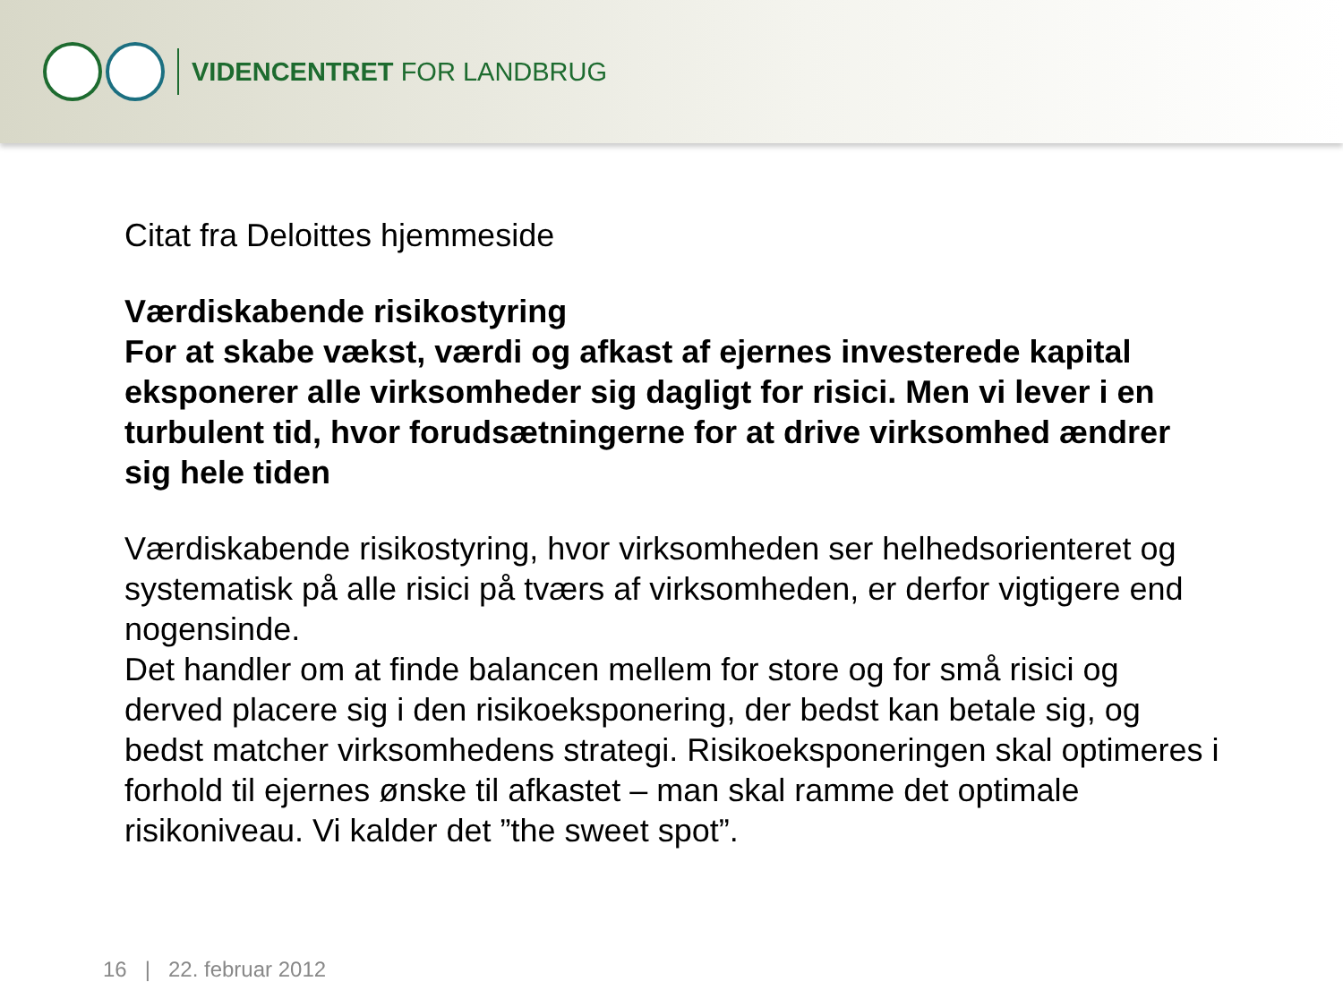VIDENCENTRET FOR LANDBRUG
Citat fra Deloittes hjemmeside
Værdiskabende risikostyring
For at skabe vækst, værdi og afkast af ejernes investerede kapital eksponerer alle virksomheder sig dagligt for risici. Men vi lever i en turbulent tid, hvor forudsætningerne for at drive virksomhed ændrer sig hele tiden
Værdiskabende risikostyring, hvor virksomheden ser helhedsorienteret og systematisk på alle risici på tværs af virksomheden, er derfor vigtigere end nogensinde.
Det handler om at finde balancen mellem for store og for små risici og derved placere sig i den risikoeksponering, der bedst kan betale sig, og bedst matcher virksomhedens strategi. Risikoeksponeringen skal optimeres i forhold til ejernes ønske til afkastet – man skal ramme det optimale risikoniveau. Vi kalder det ”the sweet spot”.
16 | 22. februar 2012